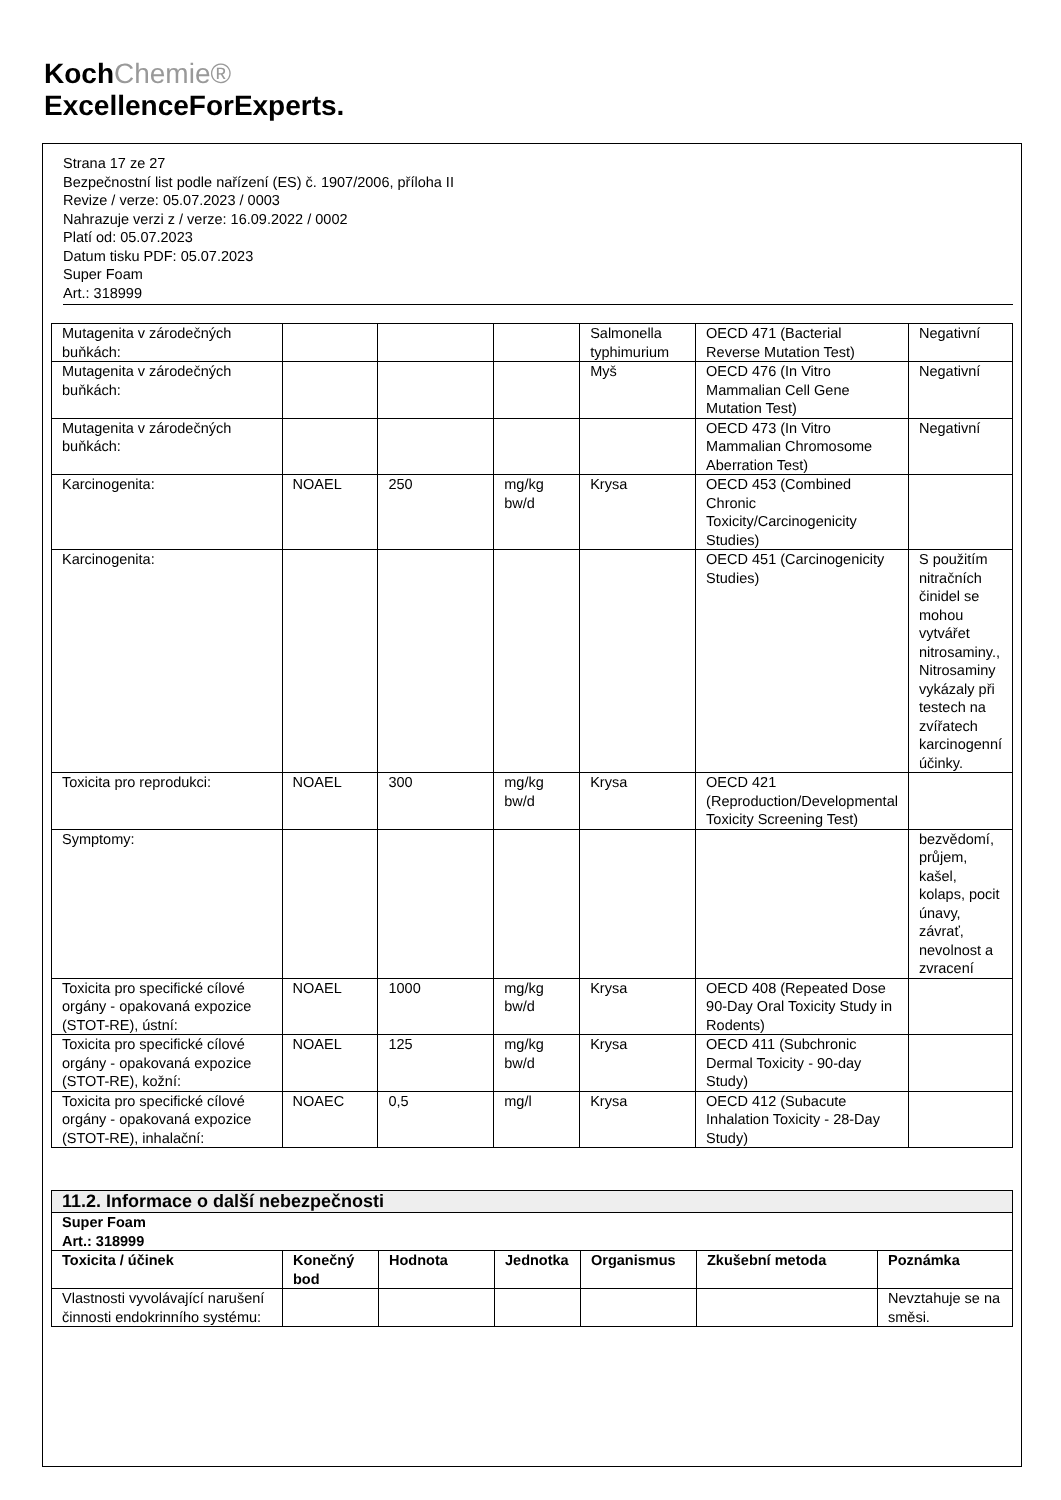KochChemie®
ExcellenceForExperts.
Strana 17 ze 27
Bezpečnostní list podle nařízení (ES) č. 1907/2006, příloha II
Revize / verze: 05.07.2023 / 0003
Nahrazuje verzi z / verze: 16.09.2022 / 0002
Platí od: 05.07.2023
Datum tisku PDF: 05.07.2023
Super Foam
Art.: 318999
| Mutagenita v zárodečných buňkách: | | | | Salmonella typhimurium | OECD 471 (Bacterial Reverse Mutation Test) | Negativní |
| Mutagenita v zárodečných buňkách: | | | | Myš | OECD 476 (In Vitro Mammalian Cell Gene Mutation Test) | Negativní |
| Mutagenita v zárodečných buňkách: | | | | | OECD 473 (In Vitro Mammalian Chromosome Aberration Test) | Negativní |
| Karcinogenita: | NOAEL | 250 | mg/kg bw/d | Krysa | OECD 453 (Combined Chronic Toxicity/Carcinogenicity Studies) | |
| Karcinogenita: | | | | | OECD 451 (Carcinogenicity Studies) | S použitím nitračních činidel se mohou vytvářet nitrosaminy., Nitrosaminy vykázaly při testech na zvířatech karcinogenní účinky. |
| Toxicita pro reprodukci: | NOAEL | 300 | mg/kg bw/d | Krysa | OECD 421 (Reproduction/Developmental Toxicity Screening Test) | |
| Symptomy: | | | | | | bezvědomí, průjem, kašel, kolaps, pocit únavy, závrať, nevolnost a zvracení |
| Toxicita pro specifické cílové orgány - opakovaná expozice (STOT-RE), ústní: | NOAEL | 1000 | mg/kg bw/d | Krysa | OECD 408 (Repeated Dose 90-Day Oral Toxicity Study in Rodents) | |
| Toxicita pro specifické cílové orgány - opakovaná expozice (STOT-RE), kožní: | NOAEL | 125 | mg/kg bw/d | Krysa | OECD 411 (Subchronic Dermal Toxicity - 90-day Study) | |
| Toxicita pro specifické cílové orgány - opakovaná expozice (STOT-RE), inhalační: | NOAEC | 0,5 | mg/l | Krysa | OECD 412 (Subacute Inhalation Toxicity - 28-Day Study) | |
11.2. Informace o další nebezpečnosti
| Super Foam Art.: 318999 | | | | | | |
| --- | --- | --- | --- | --- | --- | --- |
| Toxicita / účinek | Konečný bod | Hodnota | Jednotka | Organismus | Zkušební metoda | Poznámka |
| Vlastnosti vyvolávající narušení činnosti endokrinního systému: | | | | | | Nevztahuje se na směsi. |